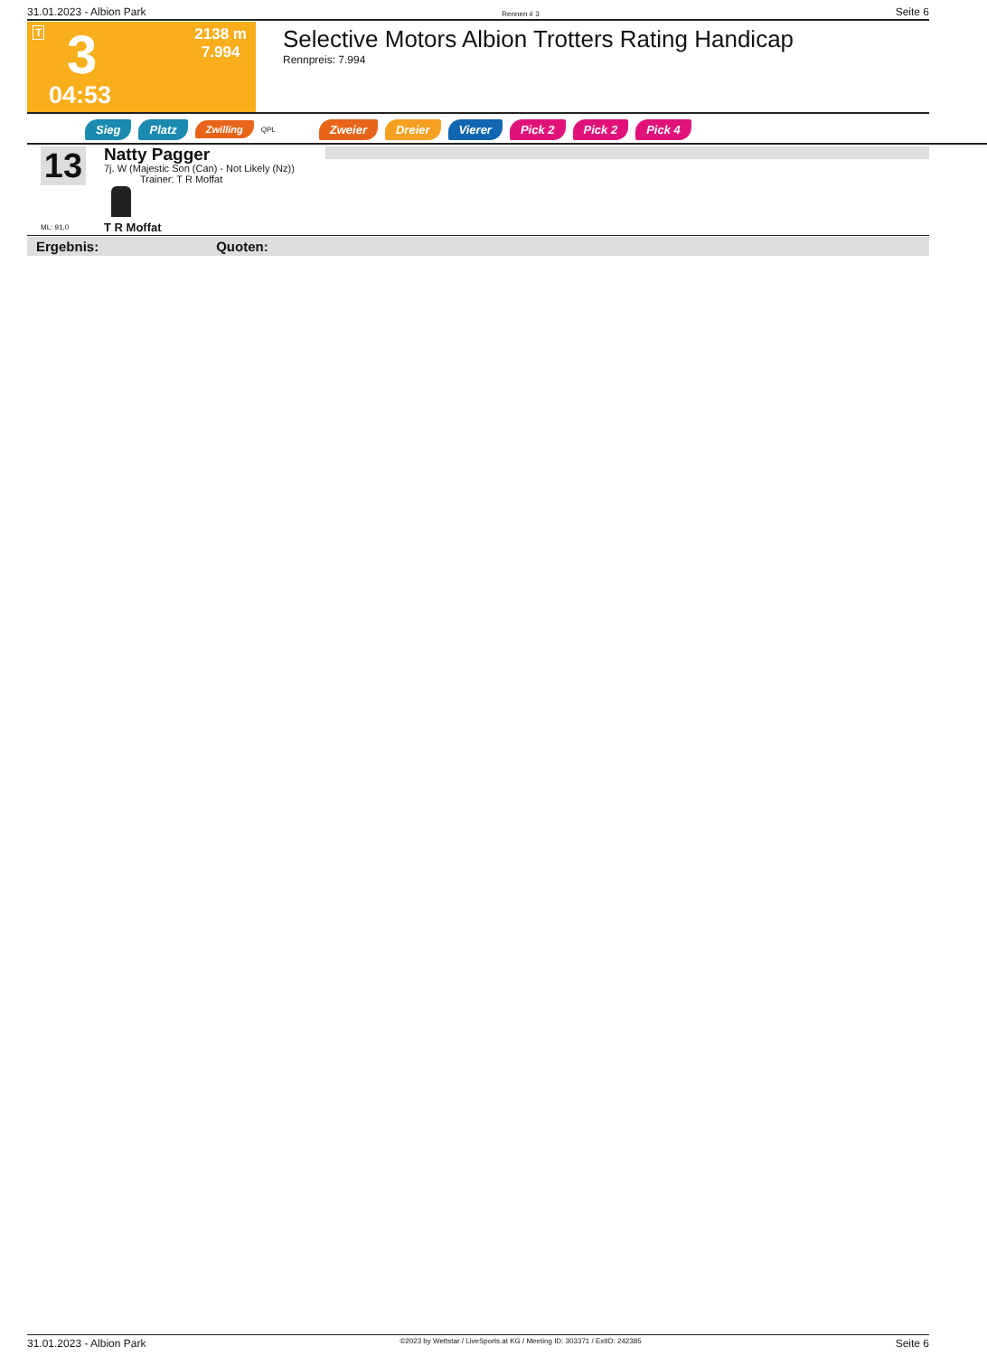31.01.2023 - Albion Park Rennen # 3 Seite 6
T 3
2138 m
7.994
04:53
Selective Motors Albion Trotters Rating Handicap
Rennpreis: 7.994
Sieg Platz Zwilling QPL Zweier Dreier Vierer Pick 2 Pick 2 Pick 4
13
ML: 91,0
Natty Pagger
7j. W (Majestic Son (Can) - Not Likely (Nz))
Trainer: T R Moffat
T R Moffat
Ergebnis: Quoten:
31.01.2023 - Albion Park ©2023 by Wettstar / LiveSports.at KG / Meeting ID: 303371 / ExtID: 242385 Seite 6